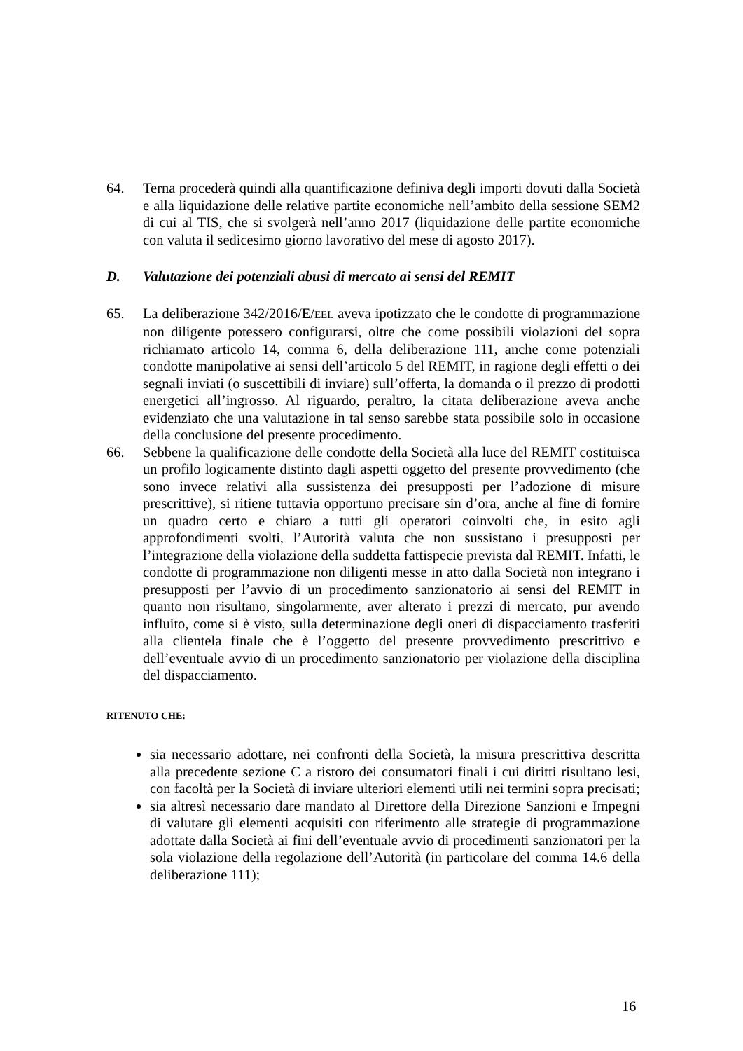64. Terna procederà quindi alla quantificazione definiva degli importi dovuti dalla Società e alla liquidazione delle relative partite economiche nell’ambito della sessione SEM2 di cui al TIS, che si svolgerà nell’anno 2017 (liquidazione delle partite economiche con valuta il sedicesimo giorno lavorativo del mese di agosto 2017).
D. Valutazione dei potenziali abusi di mercato ai sensi del REMIT
65. La deliberazione 342/2016/E/EEL aveva ipotizzato che le condotte di programmazione non diligente potessero configurarsi, oltre che come possibili violazioni del sopra richiamato articolo 14, comma 6, della deliberazione 111, anche come potenziali condotte manipolative ai sensi dell’articolo 5 del REMIT, in ragione degli effetti o dei segnali inviati (o suscettibili di inviare) sull’offerta, la domanda o il prezzo di prodotti energetici all’ingrosso. Al riguardo, peraltro, la citata deliberazione aveva anche evidenziato che una valutazione in tal senso sarebbe stata possibile solo in occasione della conclusione del presente procedimento.
66. Sebbene la qualificazione delle condotte della Società alla luce del REMIT costituisca un profilo logicamente distinto dagli aspetti oggetto del presente provvedimento (che sono invece relativi alla sussistenza dei presupposti per l’adozione di misure prescrittive), si ritiene tuttavia opportuno precisare sin d’ora, anche al fine di fornire un quadro certo e chiaro a tutti gli operatori coinvolti che, in esito agli approfondimenti svolti, l’Autorità valuta che non sussistano i presupposti per l’integrazione della violazione della suddetta fattispecie prevista dal REMIT. Infatti, le condotte di programmazione non diligenti messe in atto dalla Società non integrano i presupposti per l’avvio di un procedimento sanzionatorio ai sensi del REMIT in quanto non risultano, singolarmente, aver alterato i prezzi di mercato, pur avendo influito, come si è visto, sulla determinazione degli oneri di dispacciamento trasferiti alla clientela finale che è l’oggetto del presente provvedimento prescrittivo e dell’eventuale avvio di un procedimento sanzionatorio per violazione della disciplina del dispacciamento.
RITENUTO CHE:
sia necessario adottare, nei confronti della Società, la misura prescrittiva descritta alla precedente sezione C a ristoro dei consumatori finali i cui diritti risultano lesi, con facoltà per la Società di inviare ulteriori elementi utili nei termini sopra precisati;
sia altresì necessario dare mandato al Direttore della Direzione Sanzioni e Impegni di valutare gli elementi acquisiti con riferimento alle strategie di programmazione adottate dalla Società ai fini dell’eventuale avvio di procedimenti sanzionatori per la sola violazione della regolazione dell’Autorità (in particolare del comma 14.6 della deliberazione 111);
16